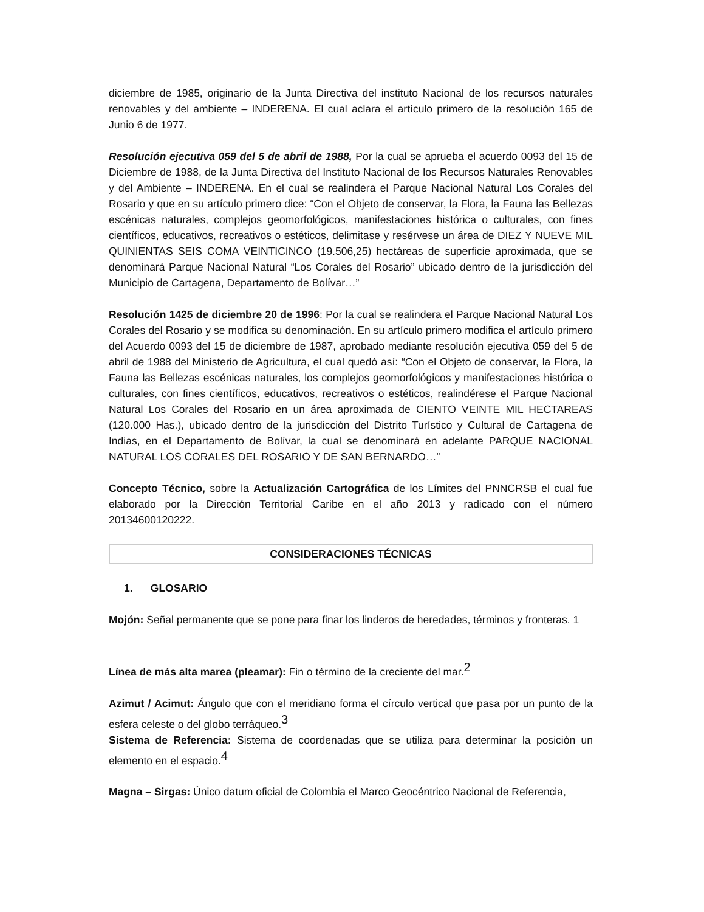diciembre de 1985, originario de la Junta Directiva del instituto Nacional de los recursos naturales renovables y del ambiente – INDERENA. El cual aclara el artículo primero de la resolución 165 de Junio 6 de 1977.
Resolución ejecutiva 059 del 5 de abril de 1988, Por la cual se aprueba el acuerdo 0093 del 15 de Diciembre de 1988, de la Junta Directiva del Instituto Nacional de los Recursos Naturales Renovables y del Ambiente – INDERENA. En el cual se realindera el Parque Nacional Natural Los Corales del Rosario y que en su artículo primero dice: “Con el Objeto de conservar, la Flora, la Fauna las Bellezas escénicas naturales, complejos geomorfológicos, manifestaciones histórica o culturales, con fines científicos, educativos, recreativos o estéticos, delimitase y resérvese un área de DIEZ Y NUEVE MIL QUINIENTAS SEIS COMA VEINTICINCO (19.506,25) hectáreas de superficie aproximada, que se denominará Parque Nacional Natural “Los Corales del Rosario” ubicado dentro de la jurisdicción del Municipio de Cartagena, Departamento de Bolívar…”
Resolución 1425 de diciembre 20 de 1996: Por la cual se realindera el Parque Nacional Natural Los Corales del Rosario y se modifica su denominación. En su artículo primero modifica el artículo primero del Acuerdo 0093 del 15 de diciembre de 1987, aprobado mediante resolución ejecutiva 059 del 5 de abril de 1988 del Ministerio de Agricultura, el cual quedó así: “Con el Objeto de conservar, la Flora, la Fauna las Bellezas escénicas naturales, los complejos geomorfológicos y manifestaciones histórica o culturales, con fines científicos, educativos, recreativos o estéticos, realindérese el Parque Nacional Natural Los Corales del Rosario en un área aproximada de CIENTO VEINTE MIL HECTAREAS (120.000 Has.), ubicado dentro de la jurisdicción del Distrito Turístico y Cultural de Cartagena de Indias, en el Departamento de Bolívar, la cual se denominará en adelante PARQUE NACIONAL NATURAL LOS CORALES DEL ROSARIO Y DE SAN BERNARDO…”
Concepto Técnico, sobre la Actualización Cartográfica de los Límites del PNNCRSB el cual fue elaborado por la Dirección Territorial Caribe en el año 2013 y radicado con el número 20134600120222.
CONSIDERACIONES TÉCNICAS
1. GLOSARIO
Mojón: Señal permanente que se pone para finar los linderos de heredades, términos y fronteras. 1
Línea de más alta marea (pleamar): Fin o término de la creciente del mar.<sup>2</sup>
Azimut / Acimut: Ángulo que con el meridiano forma el círculo vertical que pasa por un punto de la esfera celeste o del globo terráqueo.<sup>3</sup>
Sistema de Referencia: Sistema de coordenadas que se utiliza para determinar la posición un elemento en el espacio.<sup>4</sup>
Magna – Sirgas: Único datum oficial de Colombia el Marco Geocéntrico Nacional de Referencia,